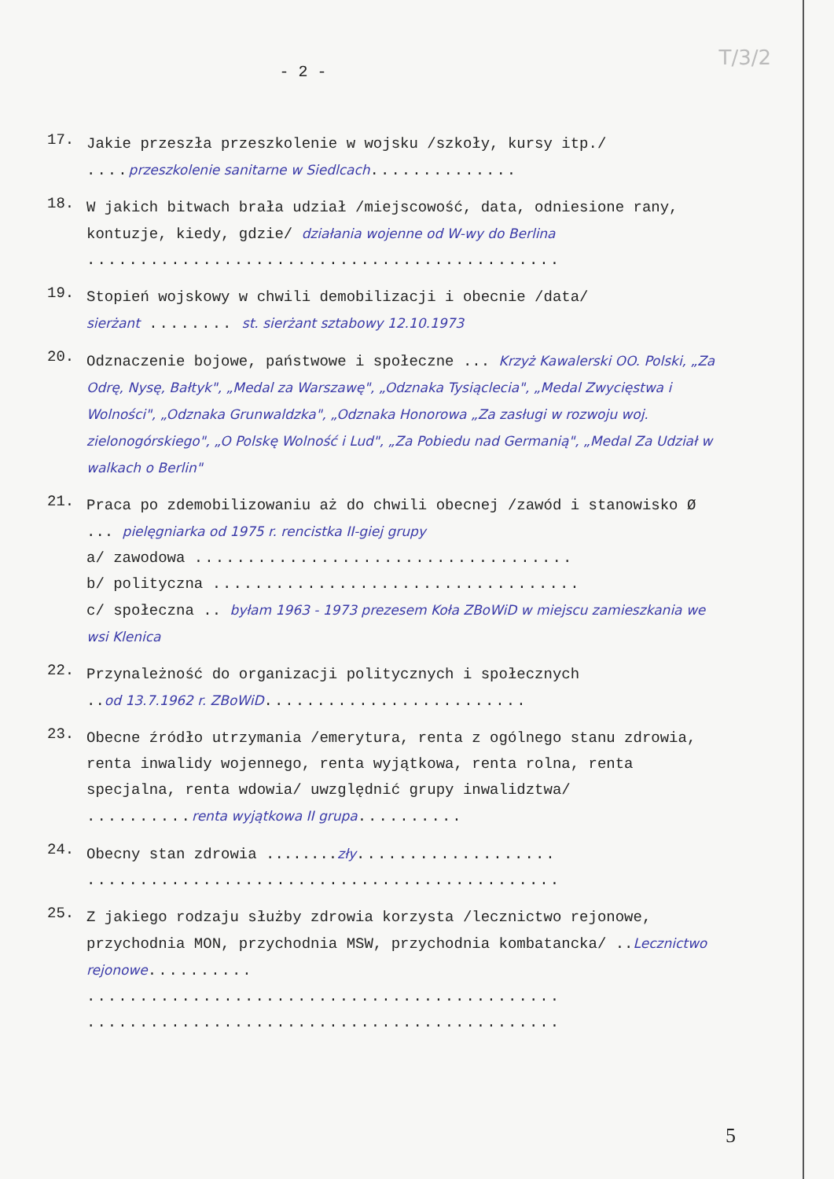T/3/2
- 2 -
17.
Jakie przeszła przeszkolenie w wojsku /szkoły, kursy itp./
.... przeszkolenie sanitarne w Siedlcach..............
18.
W jakich bitwach brała udział /miejscowość, data, odniesione rany, kontuzje, kiedy, gdzie/ działania wojenne od W-wy do Berlina
.............................................
19.
Stopień wojskowy w chwili demobilizacji i obecnie /data/
sierżant ........ st. sierżant sztabowy 12.10.1973
20.
Odznaczenie bojowe, państwowe i społeczne ... Krzyż Kawalerski OO. Polski, „Za Odrę, Nysę, Bałtyk", „Medal za Warszawę", „Odznaka Tysiąclecia", „Medal Zwycięstwa i Wolności", „Odznaka Grunwaldzka", „Odznaka Honorowa „Za zasługi w rozwoju woj. zielonogórskiego", „O Polskę Wolność i Lud", „Za Pobiedu nad Germanią", „Medal Za Udział w walkach o Berlin"
21.
Praca po zdemobilizowaniu aż do chwili obecnej /zawód i stanowisko Ø ... pielęgniarka od 1975 r. rencistka II-giej grupy
a/ zawodowa ....................................
b/ polityczna ...................................
c/ społeczna .. byłam 1963 - 1973 prezesem Koła ZBoWiD w miejscu zamieszkania we wsi Klenica
22.
Przynależność do organizacji politycznych i społecznych
..od 13.7.1962 r. ZBoWiD.........................
23.
Obecne źródło utrzymania /emerytura, renta z ogólnego stanu zdrowia, renta inwalidy wojennego, renta wyjątkowa, renta rolna, renta specjalna, renta wdowia/ uwzględnić grupy inwalidztwa/
.......... renta wyjątkowa II grupa..........
24.
Obecny stan zdrowia ........zły...................
.............................................
25.
Z jakiego rodzaju służby zdrowia korzysta /lecznictwo rejonowe, przychodnia MON, przychodnia MSW, przychodnia kombatancka/ ..Lecznictwo rejonowe..........
.............................................
.............................................
5